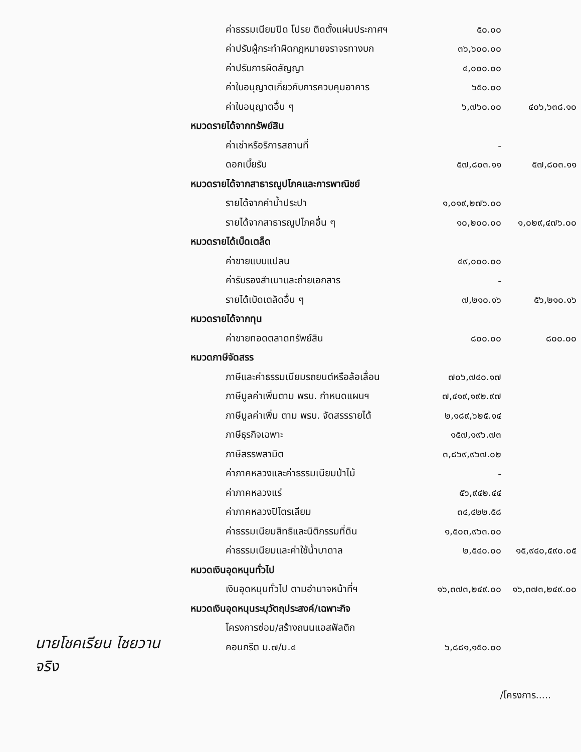| ค่าธรรมเนียมปิด โปรย ติดตั้งแผ่นประกาศฯ | ๕๐.๐๐ | |
| ค่าปรับผู้กระทำผิดกฎหมายจราจรทางบก | ๓๖,๖๐๐.๐๐ | |
| ค่าปรับการผิดสัญญา | ๔,๐๐๐.๐๐ | |
| ค่าใบอนุญาตเกี่ยวกับการควบคุมอาคาร | ๖๕๐.๐๐ | |
| ค่าใบอนุญาตอื่น ๆ | ๖,๗๖๐.๐๐ | ๔๐๖,๖๓๘.๑๐ |
| หมวดรายได้จากทรัพย์สิน | | |
| ค่าเช่าหรือริการสถานที่ | - | |
| ดอกเบี้ยรับ | ๕๗,๘๐๓.๑๑ | ๕๗,๘๐๓.๑๑ |
| หมวดรายได้จากสาธารณูปโภคและการพาณิชย์ | | |
| รายได้จากค่าน้ำประปา | ๑,๐๑๙,๒๗๖.๐๐ | |
| รายได้จากสาธารณูปโภคอื่น ๆ | ๑๐,๒๐๐.๐๐ | ๑,๐๒๙,๔๗๖.๐๐ |
| หมวดรายได้เบ็ดเตล็ด | | |
| ค่าขายแบบแปลน | ๔๙,๐๐๐.๐๐ | |
| ค่ารับรองสำเนาและถ่ายเอกสาร | - | |
| รายได้เบ็ดเตล็ดอื่น ๆ | ๗,๒๑๐.๑๖ | ๕๖,๒๑๐.๑๖ |
| หมวดรายได้จากทุน | | |
| ค่าขายทอดตลาดทรัพย์สิน | ๘๐๐.๐๐ | ๘๐๐.๐๐ |
| หมวดภาษีจัดสรร | | |
| ภาษีและค่าธรรมเนียมรถยนต์หรือล้อเลื่อน | ๗๐๖,๗๔๐.๑๗ | |
| ภาษีมูลค่าเพิ่มตาม พรบ. กำหนดแผนฯ | ๗,๔๑๙,๑๙๒.๙๗ | |
| ภาษีมูลค่าเพิ่ม ตาม พรบ. จัดสรรรายได้ | ๒,๑๘๙,๖๒๕.๑๔ | |
| ภาษีธุรกิจเฉพาะ | ๑๕๗,๑๙๖.๗๓ | |
| ภาษีสรรพสามิต | ๓,๘๖๙,๙๖๗.๐๒ | |
| ค่าภาคหลวงและค่าธรรมเนียมป่าไม้ | - | |
| ค่าภาคหลวงแร่ | ๕๖,๙๔๒.๔๔ | |
| ค่าภาคหลวงปิโตรเลียม | ๓๔,๔๒๒.๕๘ | |
| ค่าธรรมเนียมสิทธิและนิติกรรมที่ดิน | ๑,๕๐๓,๙๖๓.๐๐ | |
| ค่าธรรมเนียมและค่าใช้น้ำบาดาล | ๒,๕๔๐.๐๐ | ๑๕,๙๔๐,๕๙๐.๐๕ |
| หมวดเงินอุดหนุนทั่วไป | | |
| เงินอุดหนุนทั่วไป ตามอำนาจหน้าที่ฯ | ๑๖,๓๗๓,๒๔๙.๐๐ | ๑๖,๓๗๓,๒๔๙.๐๐ |
| หมวดเงินอุดหนุนระบุวัตถุประสงค์/เฉพาะกิจ | | |
| โครงการซ่อม/สร้างถนนแอสฟัลติก | | |
| คอนกรีต ม.๗/ม.๔ | ๖,๘๘๑,๑๕๐.๐๐ | |
นายโชคเรียน ไชยวาน
จริง
/โครงการ.....